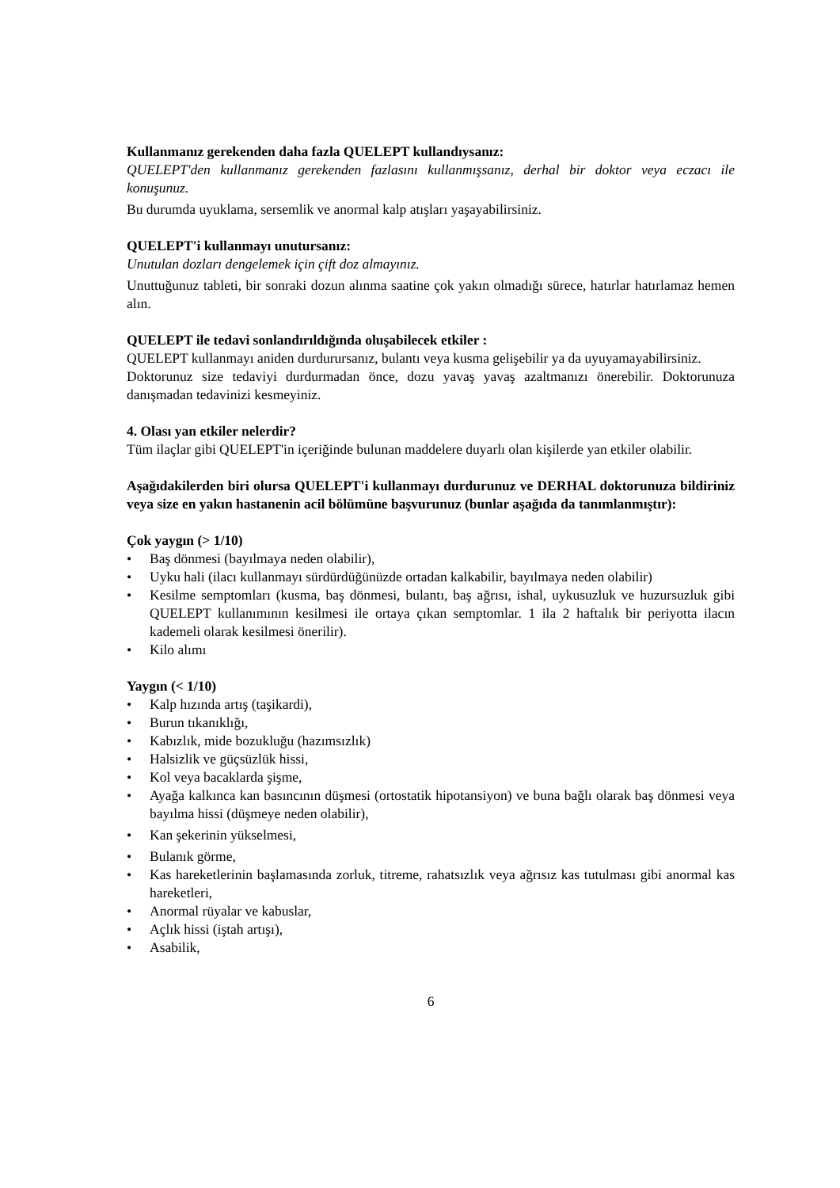Kullanmanız gerekenden daha fazla QUELEPT kullandıysanız:
QUELEPT'den kullanmanız gerekenden fazlasını kullanmışsanız, derhal bir doktor veya eczacı ile konuşunuz.
Bu durumda uyuklama, sersemlik ve anormal kalp atışları yaşayabilirsiniz.
QUELEPT'i kullanmayı unutursanız:
Unutulan dozları dengelemek için çift doz almayınız.
Unuttuğunuz tableti, bir sonraki dozun alınma saatine çok yakın olmadığı sürece, hatırlar hatırlamaz hemen alın.
QUELEPT ile tedavi sonlandırıldığında oluşabilecek etkiler :
QUELEPT kullanmayı aniden durdurursanız, bulantı veya kusma gelişebilir ya da uyuyamayabilirsiniz.
Doktorunuz size tedaviyi durdurmadan önce, dozu yavaş yavaş azaltmanızı önerebilir. Doktorunuza danışmadan tedavinizi kesmeyiniz.
4. Olası yan etkiler nelerdir?
Tüm ilaçlar gibi QUELEPT'in içeriğinde bulunan maddelere duyarlı olan kişilerde yan etkiler olabilir.
Aşağıdakilerden biri olursa QUELEPT'i kullanmayı durdurunuz ve DERHAL doktorunuza bildiriniz veya size en yakın hastanenin acil bölümüne başvurunuz (bunlar aşağıda da tanımlanmıştır):
Çok yaygın (> 1/10)
• Baş dönmesi (bayılmaya neden olabilir),
• Uyku hali (ilacı kullanmayı sürdürdüğünüzde ortadan kalkabilir, bayılmaya neden olabilir)
• Kesilme semptomları (kusma, baş dönmesi, bulantı, baş ağrısı, ishal, uykusuzluk ve huzursuzluk gibi QUELEPT kullanımının kesilmesi ile ortaya çıkan semptomlar. 1 ila 2 haftalık bir periyotta ilacın kademeli olarak kesilmesi önerilir).
• Kilo alımı
Yaygın (< 1/10)
• Kalp hızında artış (taşikardi),
• Burun tıkanıklığı,
• Kabızlık, mide bozukluğu (hazımsızlık)
• Halsizlik ve güçsüzlük hissi,
• Kol veya bacaklarda şişme,
• Ayağa kalkınca kan basıncının düşmesi (ortostatik hipotansiyon) ve buna bağlı olarak baş dönmesi veya bayılma hissi (düşmeye neden olabilir),
• Kan şekerinin yükselmesi,
• Bulanık görme,
• Kas hareketlerinin başlamasında zorluk, titreme, rahatsızlık veya ağrısız kas tutulması gibi anormal kas hareketleri,
• Anormal rüyalar ve kabuslar,
• Açlık hissi (iştah artışı),
• Asabilik,
6